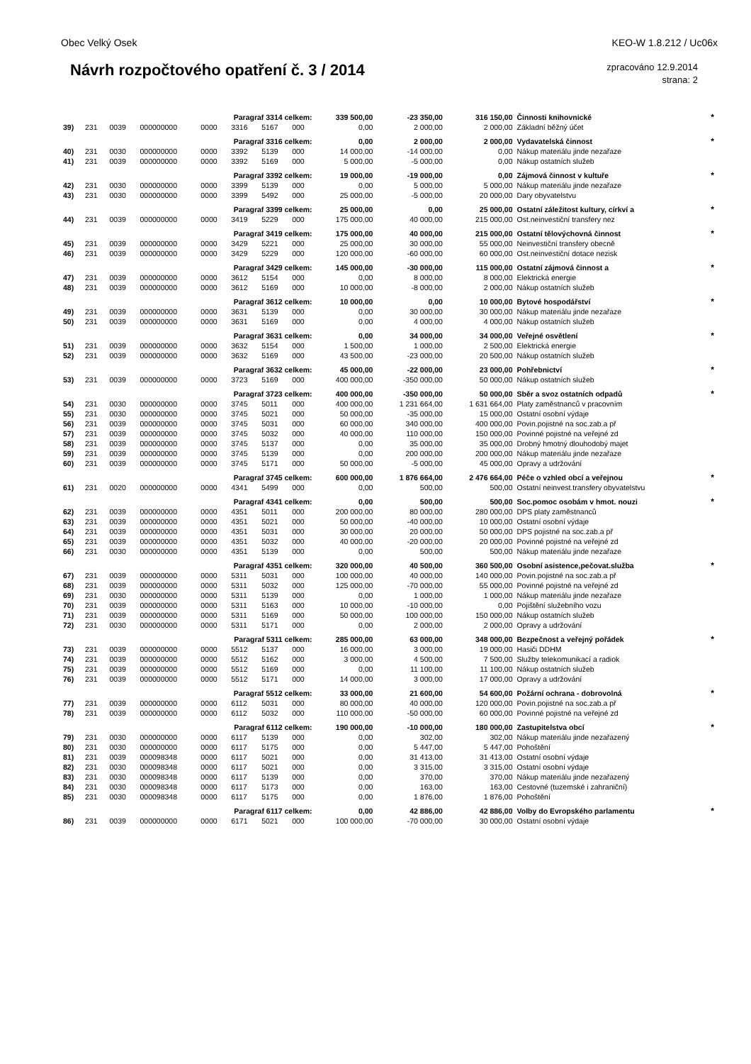Obec Velký Osek KEO-W 1.8.212 / Uc06x
Návrh rozpočtového opatření č. 3 / 2014
zpracováno 12.9.2014
strana: 2
| Paragraf 3314 celkem: | | | | | | | | 339 500,00 | -23 350,00 | 316 150,00 | Činnosti knihovnické | * |
| 39) | 231 | 0039 | 000000000 | 0000 | 3316 | 5167 | 000 | 0,00 | 2 000,00 | 2 000,00 | Základní běžný účet | |
| Paragraf 3316 celkem: | | | | | | | | 0,00 | 2 000,00 | 2 000,00 | Vydavatelská činnost | * |
| 40) | 231 | 0030 | 000000000 | 0000 | 3392 | 5139 | 000 | 14 000,00 | -14 000,00 | 0,00 | Nákup materiálu jinde nezařaze | |
| 41) | 231 | 0039 | 000000000 | 0000 | 3392 | 5169 | 000 | 5 000,00 | -5 000,00 | 0,00 | Nákup ostatních služeb | |
| Paragraf 3392 celkem: | | | | | | | | 19 000,00 | -19 000,00 | 0,00 | Zájmová činnost v kultuře | * |
| 42) | 231 | 0030 | 000000000 | 0000 | 3399 | 5139 | 000 | 0,00 | 5 000,00 | 5 000,00 | Nákup materiálu jinde nezařaze | |
| 43) | 231 | 0030 | 000000000 | 0000 | 3399 | 5492 | 000 | 25 000,00 | -5 000,00 | 20 000,00 | Dary obyvatelstvu | |
| Paragraf 3399 celkem: | | | | | | | | 25 000,00 | 0,00 | 25 000,00 | Ostatní záležitost kultury, církví a | * |
| 44) | 231 | 0039 | 000000000 | 0000 | 3419 | 5229 | 000 | 175 000,00 | 40 000,00 | 215 000,00 | Ost.neinvestiční transfery nez | |
| Paragraf 3419 celkem: | | | | | | | | 175 000,00 | 40 000,00 | 215 000,00 | Ostatní tělovýchovná činnost | * |
| 45) | 231 | 0039 | 000000000 | 0000 | 3429 | 5221 | 000 | 25 000,00 | 30 000,00 | 55 000,00 | Neinvestiční transfery obecně | |
| 46) | 231 | 0039 | 000000000 | 0000 | 3429 | 5229 | 000 | 120 000,00 | -60 000,00 | 60 000,00 | Ost.neinvestiční dotace nezisk | |
| Paragraf 3429 celkem: | | | | | | | | 145 000,00 | -30 000,00 | 115 000,00 | Ostatní zájmová činnost a | * |
| 47) | 231 | 0039 | 000000000 | 0000 | 3612 | 5154 | 000 | 0,00 | 8 000,00 | 8 000,00 | Elektrická energie | |
| 48) | 231 | 0039 | 000000000 | 0000 | 3612 | 5169 | 000 | 10 000,00 | -8 000,00 | 2 000,00 | Nákup ostatních služeb | |
| Paragraf 3612 celkem: | | | | | | | | 10 000,00 | 0,00 | 10 000,00 | Bytové hospodářství | * |
| 49) | 231 | 0039 | 000000000 | 0000 | 3631 | 5139 | 000 | 0,00 | 30 000,00 | 30 000,00 | Nákup materiálu jinde nezařaze | |
| 50) | 231 | 0039 | 000000000 | 0000 | 3631 | 5169 | 000 | 0,00 | 4 000,00 | 4 000,00 | Nákup ostatních služeb | |
| Paragraf 3631 celkem: | | | | | | | | 0,00 | 34 000,00 | 34 000,00 | Veřejné osvětlení | * |
| 51) | 231 | 0039 | 000000000 | 0000 | 3632 | 5154 | 000 | 1 500,00 | 1 000,00 | 2 500,00 | Elektrická energie | |
| 52) | 231 | 0039 | 000000000 | 0000 | 3632 | 5169 | 000 | 43 500,00 | -23 000,00 | 20 500,00 | Nákup ostatních služeb | |
| Paragraf 3632 celkem: | | | | | | | | 45 000,00 | -22 000,00 | 23 000,00 | Pohřebnictví | * |
| 53) | 231 | 0039 | 000000000 | 0000 | 3723 | 5169 | 000 | 400 000,00 | -350 000,00 | 50 000,00 | Nákup ostatních služeb | |
| Paragraf 3723 celkem: | | | | | | | | 400 000,00 | -350 000,00 | 50 000,00 | Sběr a svoz ostatních odpadů | * |
| 54) | 231 | 0030 | 000000000 | 0000 | 3745 | 5011 | 000 | 400 000,00 | 1 231 664,00 | 1 631 664,00 | Platy zaměstnanců v pracovním | |
| 55) | 231 | 0030 | 000000000 | 0000 | 3745 | 5021 | 000 | 50 000,00 | -35 000,00 | 15 000,00 | Ostatní osobní výdaje | |
| 56) | 231 | 0039 | 000000000 | 0000 | 3745 | 5031 | 000 | 60 000,00 | 340 000,00 | 400 000,00 | Povin.pojistné na soc.zab.a př | |
| 57) | 231 | 0039 | 000000000 | 0000 | 3745 | 5032 | 000 | 40 000,00 | 110 000,00 | 150 000,00 | Povinné pojistné na veřejné zd | |
| 58) | 231 | 0039 | 000000000 | 0000 | 3745 | 5137 | 000 | 0,00 | 35 000,00 | 35 000,00 | Drobný hmotný dlouhodobý majet | |
| 59) | 231 | 0039 | 000000000 | 0000 | 3745 | 5139 | 000 | 0,00 | 200 000,00 | 200 000,00 | Nákup materiálu jinde nezařaze | |
| 60) | 231 | 0039 | 000000000 | 0000 | 3745 | 5171 | 000 | 50 000,00 | -5 000,00 | 45 000,00 | Opravy a udržování | |
| Paragraf 3745 celkem: | | | | | | | | 600 000,00 | 1 876 664,00 | 2 476 664,00 | Péče o vzhled obcí a veřejnou | * |
| 61) | 231 | 0020 | 000000000 | 0000 | 4341 | 5499 | 000 | 0,00 | 500,00 | 500,00 | Ostatní neinvest.transfery obyvatelstvu | |
| Paragraf 4341 celkem: | | | | | | | | 0,00 | 500,00 | 500,00 | Soc.pomoc osobám v hmot. nouzi | * |
| 62) | 231 | 0039 | 000000000 | 0000 | 4351 | 5011 | 000 | 200 000,00 | 80 000,00 | 280 000,00 | DPS platy zaměstnanců | |
| 63) | 231 | 0039 | 000000000 | 0000 | 4351 | 5021 | 000 | 50 000,00 | -40 000,00 | 10 000,00 | Ostatní osobní výdaje | |
| 64) | 231 | 0039 | 000000000 | 0000 | 4351 | 5031 | 000 | 30 000,00 | 20 000,00 | 50 000,00 | DPS pojistné na soc.zab.a př | |
| 65) | 231 | 0039 | 000000000 | 0000 | 4351 | 5032 | 000 | 40 000,00 | -20 000,00 | 20 000,00 | Povinné pojistné na veřejné zd | |
| 66) | 231 | 0030 | 000000000 | 0000 | 4351 | 5139 | 000 | 0,00 | 500,00 | 500,00 | Nákup materiálu jinde nezařaze | |
| Paragraf 4351 celkem: | | | | | | | | 320 000,00 | 40 500,00 | 360 500,00 | Osobní asistence,pečovat.služba | * |
| 67) | 231 | 0039 | 000000000 | 0000 | 5311 | 5031 | 000 | 100 000,00 | 40 000,00 | 140 000,00 | Povin.pojistné na soc.zab.a př | |
| 68) | 231 | 0039 | 000000000 | 0000 | 5311 | 5032 | 000 | 125 000,00 | -70 000,00 | 55 000,00 | Povinné pojistné na veřejné zd | |
| 69) | 231 | 0030 | 000000000 | 0000 | 5311 | 5139 | 000 | 0,00 | 1 000,00 | 1 000,00 | Nákup materiálu jinde nezařaze | |
| 70) | 231 | 0039 | 000000000 | 0000 | 5311 | 5163 | 000 | 10 000,00 | -10 000,00 | 0,00 | Pojištění služebního vozu | |
| 71) | 231 | 0039 | 000000000 | 0000 | 5311 | 5169 | 000 | 50 000,00 | 100 000,00 | 150 000,00 | Nákup ostatních služeb | |
| 72) | 231 | 0030 | 000000000 | 0000 | 5311 | 5171 | 000 | 0,00 | 2 000,00 | 2 000,00 | Opravy a udržování | |
| Paragraf 5311 celkem: | | | | | | | | 285 000,00 | 63 000,00 | 348 000,00 | Bezpečnost a veřejný pořádek | * |
| 73) | 231 | 0039 | 000000000 | 0000 | 5512 | 5137 | 000 | 16 000,00 | 3 000,00 | 19 000,00 | Hasiči DDHM | |
| 74) | 231 | 0039 | 000000000 | 0000 | 5512 | 5162 | 000 | 3 000,00 | 4 500,00 | 7 500,00 | Služby telekomunikací a radiok | |
| 75) | 231 | 0039 | 000000000 | 0000 | 5512 | 5169 | 000 | 0,00 | 11 100,00 | 11 100,00 | Nákup ostatních služeb | |
| 76) | 231 | 0039 | 000000000 | 0000 | 5512 | 5171 | 000 | 14 000,00 | 3 000,00 | 17 000,00 | Opravy a udržování | |
| Paragraf 5512 celkem: | | | | | | | | 33 000,00 | 21 600,00 | 54 600,00 | Požární ochrana - dobrovolná | * |
| 77) | 231 | 0039 | 000000000 | 0000 | 6112 | 5031 | 000 | 80 000,00 | 40 000,00 | 120 000,00 | Povin.pojistné na soc.zab.a př | |
| 78) | 231 | 0039 | 000000000 | 0000 | 6112 | 5032 | 000 | 110 000,00 | -50 000,00 | 60 000,00 | Povinné pojistné na veřejné zd | |
| Paragraf 6112 celkem: | | | | | | | | 190 000,00 | -10 000,00 | 180 000,00 | Zastupitelstva obcí | * |
| 79) | 231 | 0030 | 000000000 | 0000 | 6117 | 5139 | 000 | 0,00 | 302,00 | 302,00 | Nákup materiálu jinde nezařazený | |
| 80) | 231 | 0030 | 000000000 | 0000 | 6117 | 5175 | 000 | 0,00 | 5 447,00 | 5 447,00 | Pohoštění | |
| 81) | 231 | 0039 | 000098348 | 0000 | 6117 | 5021 | 000 | 0,00 | 31 413,00 | 31 413,00 | Ostatní osobní výdaje | |
| 82) | 231 | 0030 | 000098348 | 0000 | 6117 | 5021 | 000 | 0,00 | 3 315,00 | 3 315,00 | Ostatní osobní výdaje | |
| 83) | 231 | 0030 | 000098348 | 0000 | 6117 | 5139 | 000 | 0,00 | 370,00 | 370,00 | Nákup materiálu jinde nezařazený | |
| 84) | 231 | 0030 | 000098348 | 0000 | 6117 | 5173 | 000 | 0,00 | 163,00 | 163,00 | Cestovné (tuzemské i zahraniční) | |
| 85) | 231 | 0030 | 000098348 | 0000 | 6117 | 5175 | 000 | 0,00 | 1 876,00 | 1 876,00 | Pohoštění | |
| Paragraf 6117 celkem: | | | | | | | | 0,00 | 42 886,00 | 42 886,00 | Volby do Evropského parlamentu | * |
| 86) | 231 | 0039 | 000000000 | 0000 | 6171 | 5021 | 000 | 100 000,00 | -70 000,00 | 30 000,00 | Ostatní osobní výdaje | |